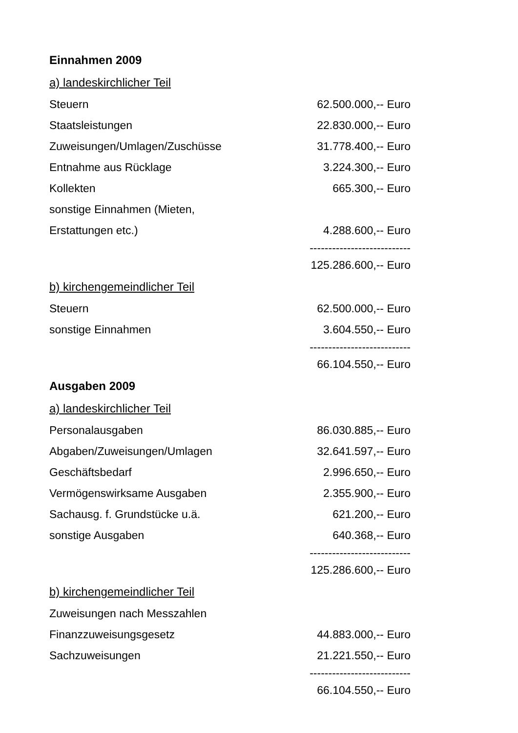Einnahmen 2009
a) landeskirchlicher Teil
| Steuern | 62.500.000,-- Euro |
| Staatsleistungen | 22.830.000,-- Euro |
| Zuweisungen/Umlagen/Zuschüsse | 31.778.400,-- Euro |
| Entnahme aus Rücklage | 3.224.300,-- Euro |
| Kollekten | 665.300,-- Euro |
| sonstige Einnahmen (Mieten, | |
| Erstattungen etc.) | 4.288.600,-- Euro |
| | --------------------------- |
| | 125.286.600,-- Euro |
b) kirchengemeindlicher Teil
| Steuern | 62.500.000,-- Euro |
| sonstige Einnahmen | 3.604.550,-- Euro |
| | --------------------------- |
| | 66.104.550,-- Euro |
Ausgaben 2009
a) landeskirchlicher Teil
| Personalausgaben | 86.030.885,-- Euro |
| Abgaben/Zuweisungen/Umlagen | 32.641.597,-- Euro |
| Geschäftsbedarf | 2.996.650,-- Euro |
| Vermögenswirksame Ausgaben | 2.355.900,-- Euro |
| Sachausg. f. Grundstücke u.ä. | 621.200,-- Euro |
| sonstige Ausgaben | 640.368,-- Euro |
| | --------------------------- |
| | 125.286.600,-- Euro |
b) kirchengemeindlicher Teil
| Zuweisungen nach Messzahlen | |
| Finanzzuweisungsgesetz | 44.883.000,-- Euro |
| Sachzuweisungen | 21.221.550,-- Euro |
| | --------------------------- |
| | 66.104.550,-- Euro |